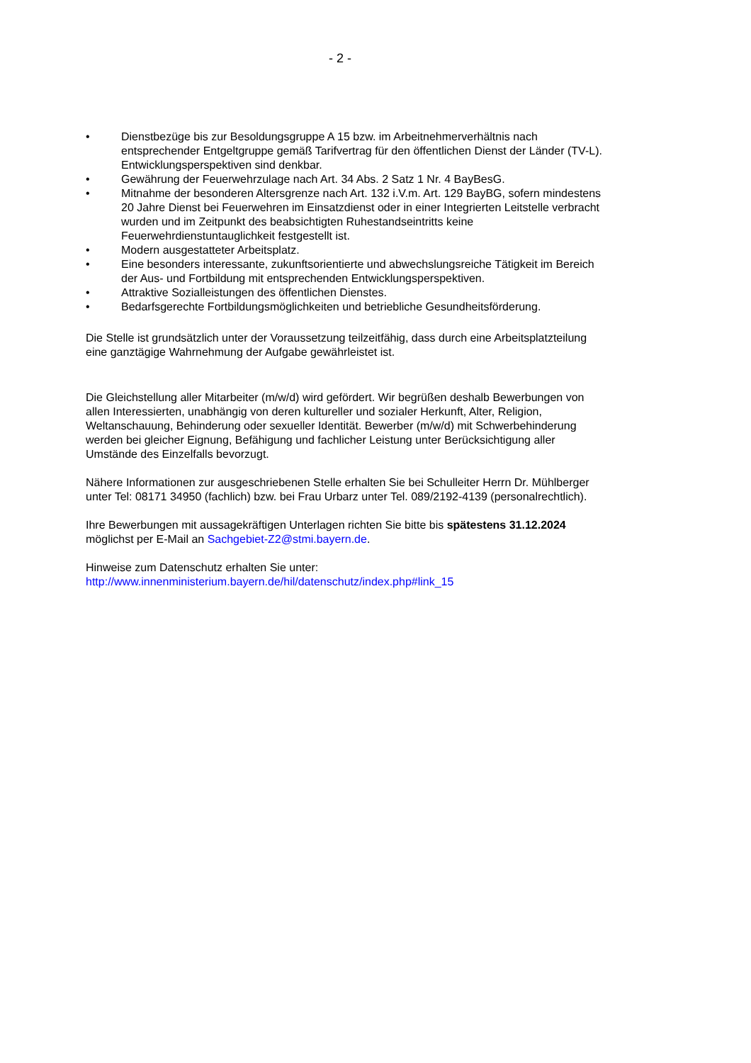- 2 -
• Dienstbezüge bis zur Besoldungsgruppe A 15 bzw. im Arbeitnehmerverhältnis nach entsprechender Entgeltgruppe gemäß Tarifvertrag für den öffentlichen Dienst der Länder (TV-L). Entwicklungsperspektiven sind denkbar.
• Gewährung der Feuerwehrzulage nach Art. 34 Abs. 2 Satz 1 Nr. 4 BayBesG.
• Mitnahme der besonderen Altersgrenze nach Art. 132 i.V.m. Art. 129 BayBG, sofern mindestens 20 Jahre Dienst bei Feuerwehren im Einsatzdienst oder in einer Integrierten Leitstelle verbracht wurden und im Zeitpunkt des beabsichtigten Ruhestandseintritts keine Feuerwehrdienstuntauglichkeit festgestellt ist.
• Modern ausgestatteter Arbeitsplatz.
• Eine besonders interessante, zukunftsorientierte und abwechslungsreiche Tätigkeit im Bereich der Aus- und Fortbildung mit entsprechenden Entwicklungsperspektiven.
• Attraktive Sozialleistungen des öffentlichen Dienstes.
• Bedarfsgerechte Fortbildungsmöglichkeiten und betriebliche Gesundheitsförderung.
Die Stelle ist grundsätzlich unter der Voraussetzung teilzeitfähig, dass durch eine Arbeitsplatzteilung eine ganztägige Wahrnehmung der Aufgabe gewährleistet ist.
Die Gleichstellung aller Mitarbeiter (m/w/d) wird gefördert. Wir begrüßen deshalb Bewerbungen von allen Interessierten, unabhängig von deren kultureller und sozialer Herkunft, Alter, Religion, Weltanschauung, Behinderung oder sexueller Identität. Bewerber (m/w/d) mit Schwerbehinderung werden bei gleicher Eignung, Befähigung und fachlicher Leistung unter Berücksichtigung aller Umstände des Einzelfalls bevorzugt.
Nähere Informationen zur ausgeschriebenen Stelle erhalten Sie bei Schulleiter Herrn Dr. Mühlberger unter Tel: 08171 34950 (fachlich) bzw. bei Frau Urbarz unter Tel. 089/2192-4139 (personalrechtlich).
Ihre Bewerbungen mit aussagekräftigen Unterlagen richten Sie bitte bis spätestens 31.12.2024 möglichst per E-Mail an Sachgebiet-Z2@stmi.bayern.de.
Hinweise zum Datenschutz erhalten Sie unter:
http://www.innenministerium.bayern.de/hil/datenschutz/index.php#link_15